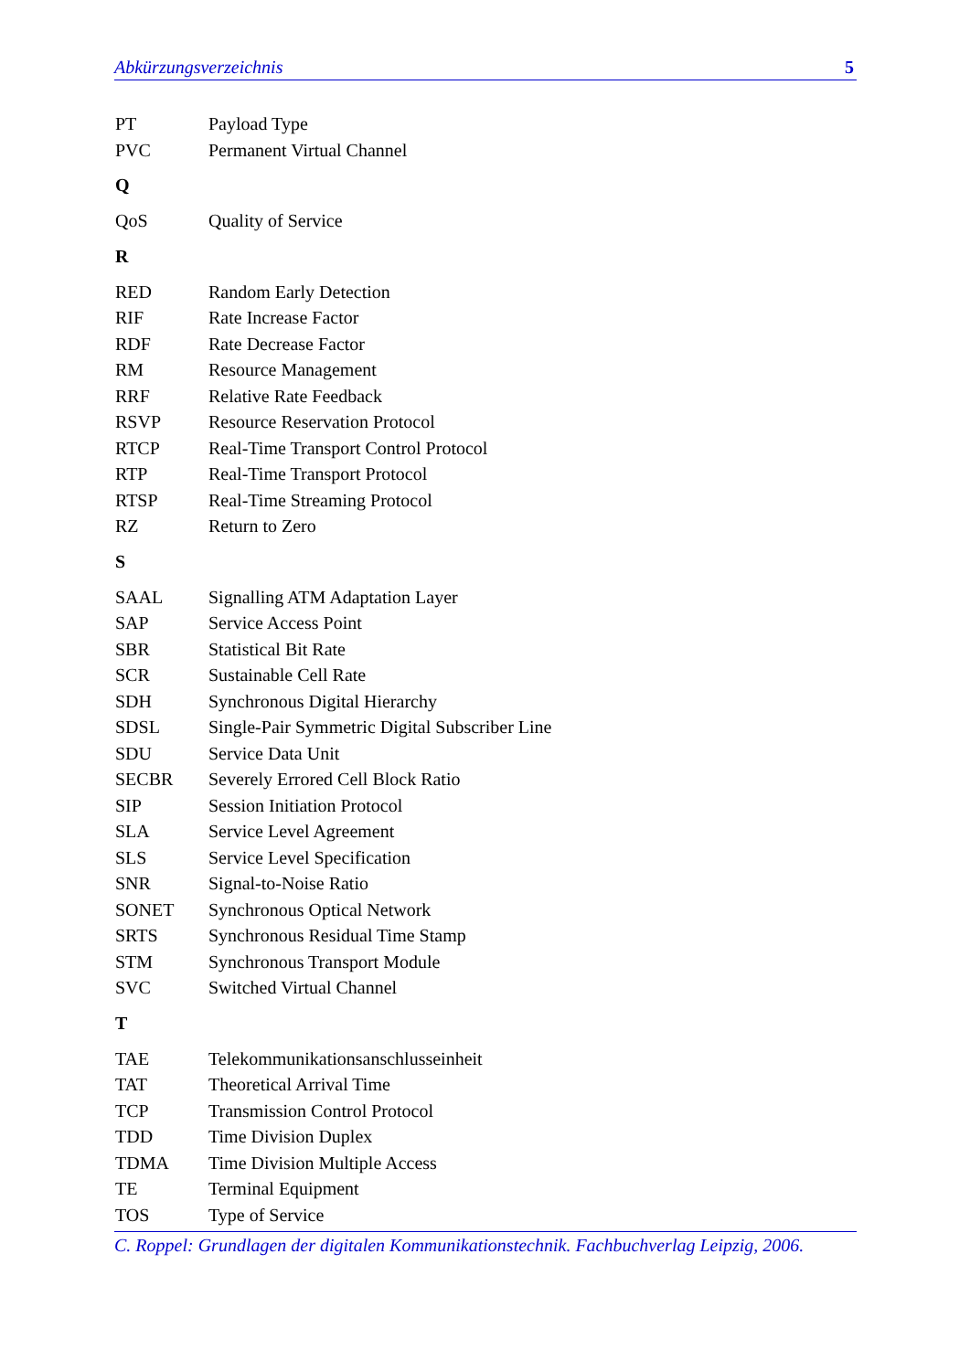Abkürzungsverzeichnis 5
| PT | Payload Type |
| PVC | Permanent Virtual Channel |
| Q | |
| QoS | Quality of Service |
| R | |
| RED | Random Early Detection |
| RIF | Rate Increase Factor |
| RDF | Rate Decrease Factor |
| RM | Resource Management |
| RRF | Relative Rate Feedback |
| RSVP | Resource Reservation Protocol |
| RTCP | Real-Time Transport Control Protocol |
| RTP | Real-Time Transport Protocol |
| RTSP | Real-Time Streaming Protocol |
| RZ | Return to Zero |
| S | |
| SAAL | Signalling ATM Adaptation Layer |
| SAP | Service Access Point |
| SBR | Statistical Bit Rate |
| SCR | Sustainable Cell Rate |
| SDH | Synchronous Digital Hierarchy |
| SDSL | Single-Pair Symmetric Digital Subscriber Line |
| SDU | Service Data Unit |
| SECBR | Severely Errored Cell Block Ratio |
| SIP | Session Initiation Protocol |
| SLA | Service Level Agreement |
| SLS | Service Level Specification |
| SNR | Signal-to-Noise Ratio |
| SONET | Synchronous Optical Network |
| SRTS | Synchronous Residual Time Stamp |
| STM | Synchronous Transport Module |
| SVC | Switched Virtual Channel |
| T | |
| TAE | Telekommunikationsanschlusseinheit |
| TAT | Theoretical Arrival Time |
| TCP | Transmission Control Protocol |
| TDD | Time Division Duplex |
| TDMA | Time Division Multiple Access |
| TE | Terminal Equipment |
| TOS | Type of Service |
C. Roppel: Grundlagen der digitalen Kommunikationstechnik. Fachbuchverlag Leipzig, 2006.